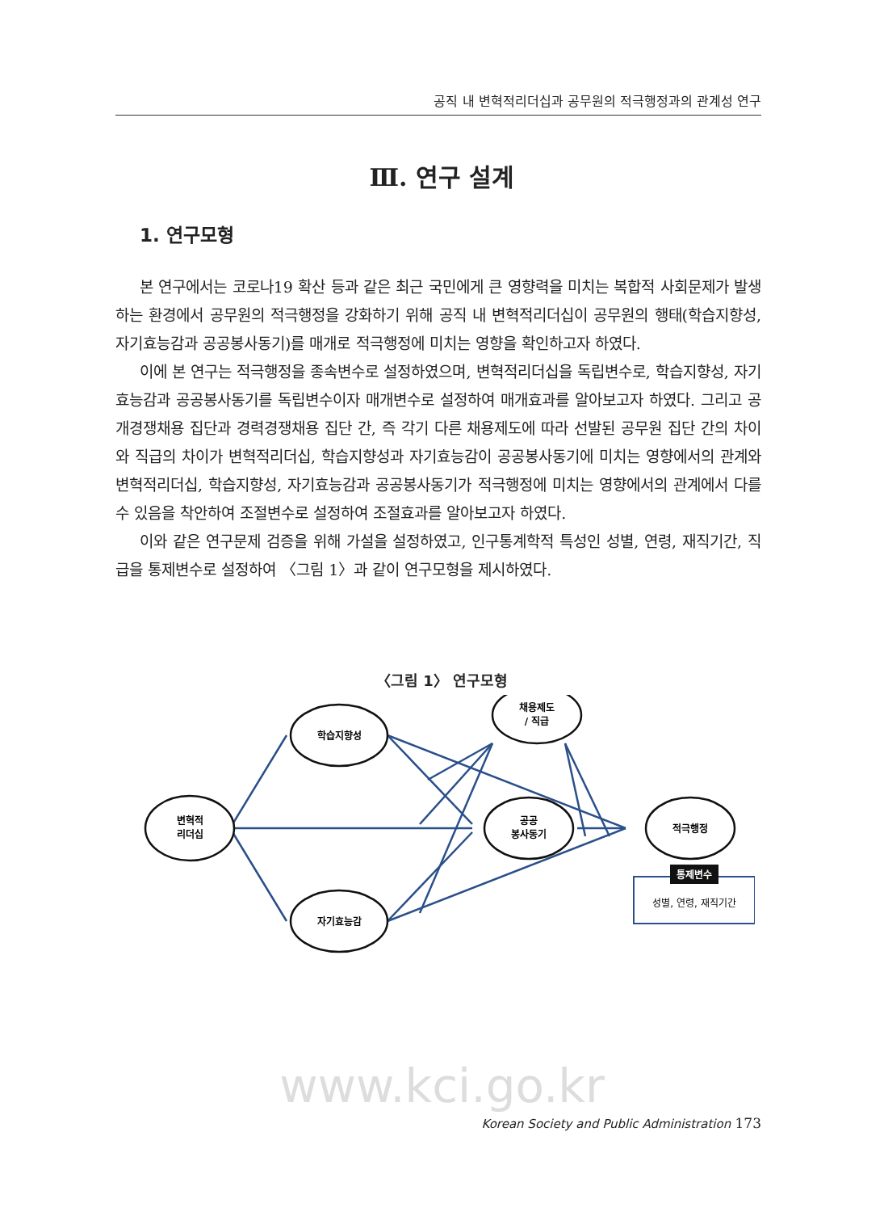공직 내 변혁적리더십과 공무원의 적극행정과의 관계성 연구
Ⅲ. 연구 설계
1. 연구모형
본 연구에서는 코로나19 확산 등과 같은 최근 국민에게 큰 영향력을 미치는 복합적 사회문제가 발생하는 환경에서 공무원의 적극행정을 강화하기 위해 공직 내 변혁적리더십이 공무원의 행태(학습지향성, 자기효능감과 공공봉사동기)를 매개로 적극행정에 미치는 영향을 확인하고자 하였다.
이에 본 연구는 적극행정을 종속변수로 설정하였으며, 변혁적리더십을 독립변수로, 학습지향성, 자기효능감과 공공봉사동기를 독립변수이자 매개변수로 설정하여 매개효과를 알아보고자 하였다. 그리고 공개경쟁채용 집단과 경력경쟁채용 집단 간, 즉 각기 다른 채용제도에 따라 선발된 공무원 집단 간의 차이와 직급의 차이가 변혁적리더십, 학습지향성과 자기효능감이 공공봉사동기에 미치는 영향에서의 관계와 변혁적리더십, 학습지향성, 자기효능감과 공공봉사동기가 적극행정에 미치는 영향에서의 관계에서 다를 수 있음을 착안하여 조절변수로 설정하여 조절효과를 알아보고자 하였다.
이와 같은 연구문제 검증을 위해 가설을 설정하였고, 인구통계학적 특성인 성별, 연령, 재직기간, 직급을 통제변수로 설정하여 〈그림 1〉과 같이 연구모형을 제시하였다.
〈그림 1〉 연구모형
변혁적
리더십
학습지향성
자기효능감
공공
봉사동기
채용제도
/ 직급
적극행정
통제변수
성별, 연령, 재직기간
www.kci.go.kr
Korean Society and Public Administration 173